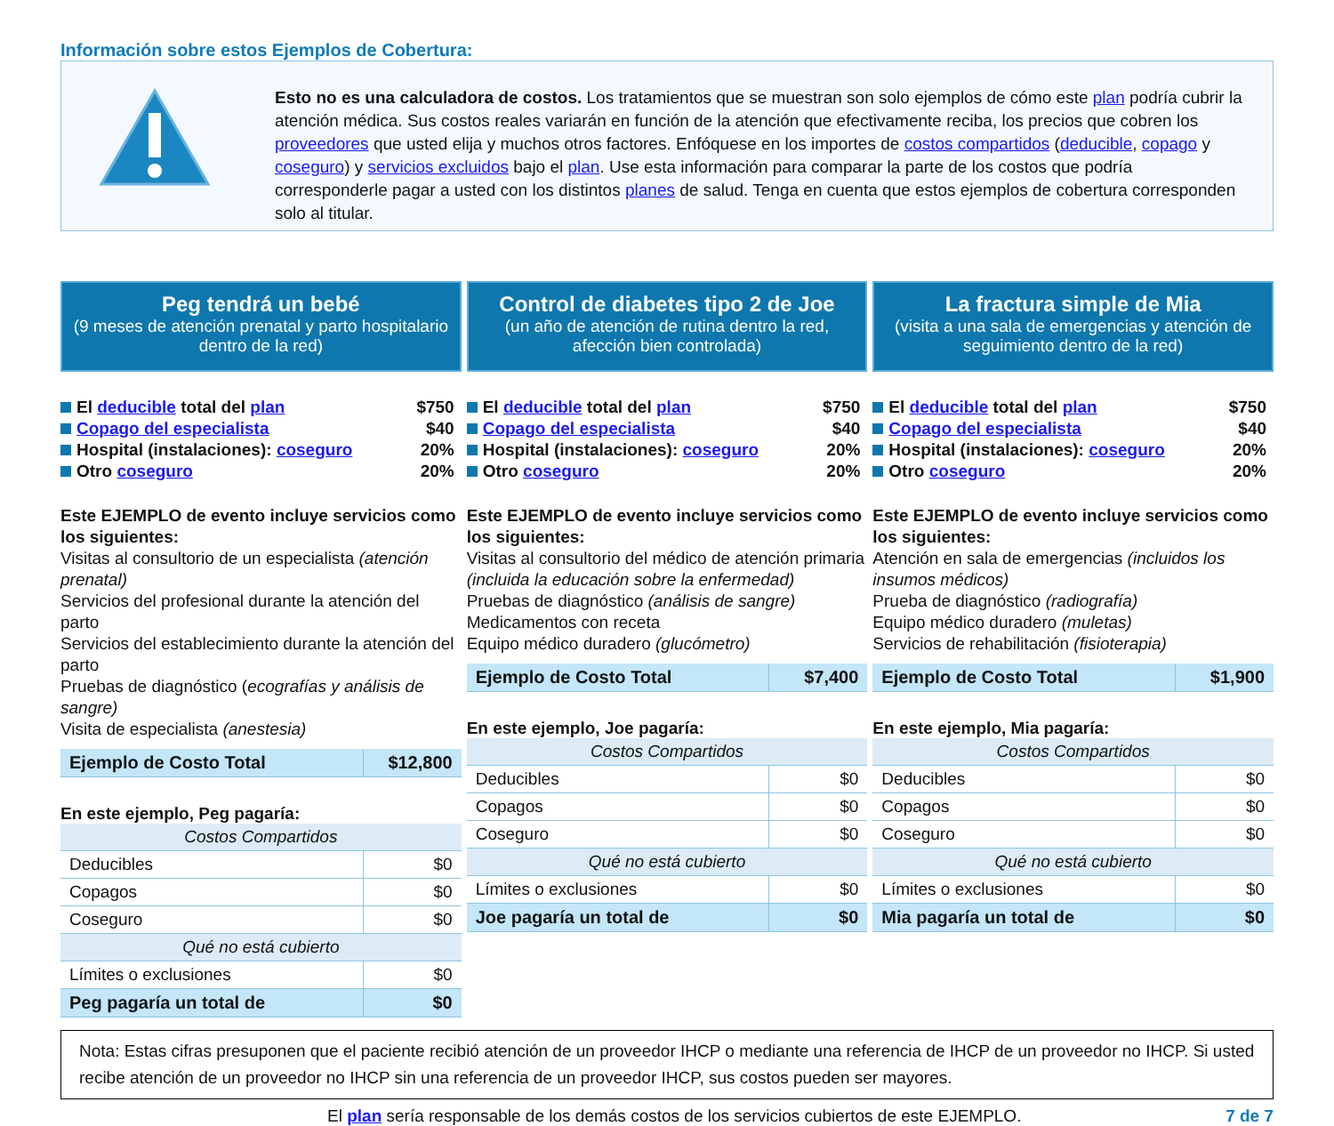Información sobre estos Ejemplos de Cobertura:
Esto no es una calculadora de costos. Los tratamientos que se muestran son solo ejemplos de cómo este plan podría cubrir la atención médica. Sus costos reales variarán en función de la atención que efectivamente reciba, los precios que cobren los proveedores que usted elija y muchos otros factores. Enfóquese en los importes de costos compartidos (deducible, copago y coseguro) y servicios excluidos bajo el plan. Use esta información para comparar la parte de los costos que podría corresponderle pagar a usted con los distintos planes de salud. Tenga en cuenta que estos ejemplos de cobertura corresponden solo al titular.
Peg tendrá un bebé
(9 meses de atención prenatal y parto hospitalario dentro de la red)
El deducible total del plan $750
Copago del especialista $40
Hospital (instalaciones): coseguro 20%
Otro coseguro 20%
Este EJEMPLO de evento incluye servicios como los siguientes:
Visitas al consultorio de un especialista (atención prenatal)
Servicios del profesional durante la atención del parto
Servicios del establecimiento durante la atención del parto
Pruebas de diagnóstico (ecografías y análisis de sangre)
Visita de especialista (anestesia)
| Ejemplo de Costo Total | $12,800 |
En este ejemplo, Peg pagaría:
| Costos Compartidos | |
| Deducibles | $0 |
| Copagos | $0 |
| Coseguro | $0 |
| Qué no está cubierto | |
| Límites o exclusiones | $0 |
| Peg pagaría un total de | $0 |
Control de diabetes tipo 2 de Joe
(un año de atención de rutina dentro la red, afección bien controlada)
El deducible total del plan $750
Copago del especialista $40
Hospital (instalaciones): coseguro 20%
Otro coseguro 20%
Este EJEMPLO de evento incluye servicios como los siguientes:
Visitas al consultorio del médico de atención primaria (incluida la educación sobre la enfermedad)
Pruebas de diagnóstico (análisis de sangre)
Medicamentos con receta
Equipo médico duradero (glucómetro)
| Ejemplo de Costo Total | $7,400 |
En este ejemplo, Joe pagaría:
| Costos Compartidos | |
| Deducibles | $0 |
| Copagos | $0 |
| Coseguro | $0 |
| Qué no está cubierto | |
| Límites o exclusiones | $0 |
| Joe pagaría un total de | $0 |
La fractura simple de Mia
(visita a una sala de emergencias y atención de seguimiento dentro de la red)
El deducible total del plan $750
Copago del especialista $40
Hospital (instalaciones): coseguro 20%
Otro coseguro 20%
Este EJEMPLO de evento incluye servicios como los siguientes:
Atención en sala de emergencias (incluidos los insumos médicos)
Prueba de diagnóstico (radiografía)
Equipo médico duradero (muletas)
Servicios de rehabilitación (fisioterapia)
| Ejemplo de Costo Total | $1,900 |
En este ejemplo, Mia pagaría:
| Costos Compartidos | |
| Deducibles | $0 |
| Copagos | $0 |
| Coseguro | $0 |
| Qué no está cubierto | |
| Límites o exclusiones | $0 |
| Mia pagaría un total de | $0 |
Nota: Estas cifras presuponen que el paciente recibió atención de un proveedor IHCP o mediante una referencia de IHCP de un proveedor no IHCP. Si usted recibe atención de un proveedor no IHCP sin una referencia de un proveedor IHCP, sus costos pueden ser mayores.
El plan sería responsable de los demás costos de los servicios cubiertos de este EJEMPLO. 7 de 7